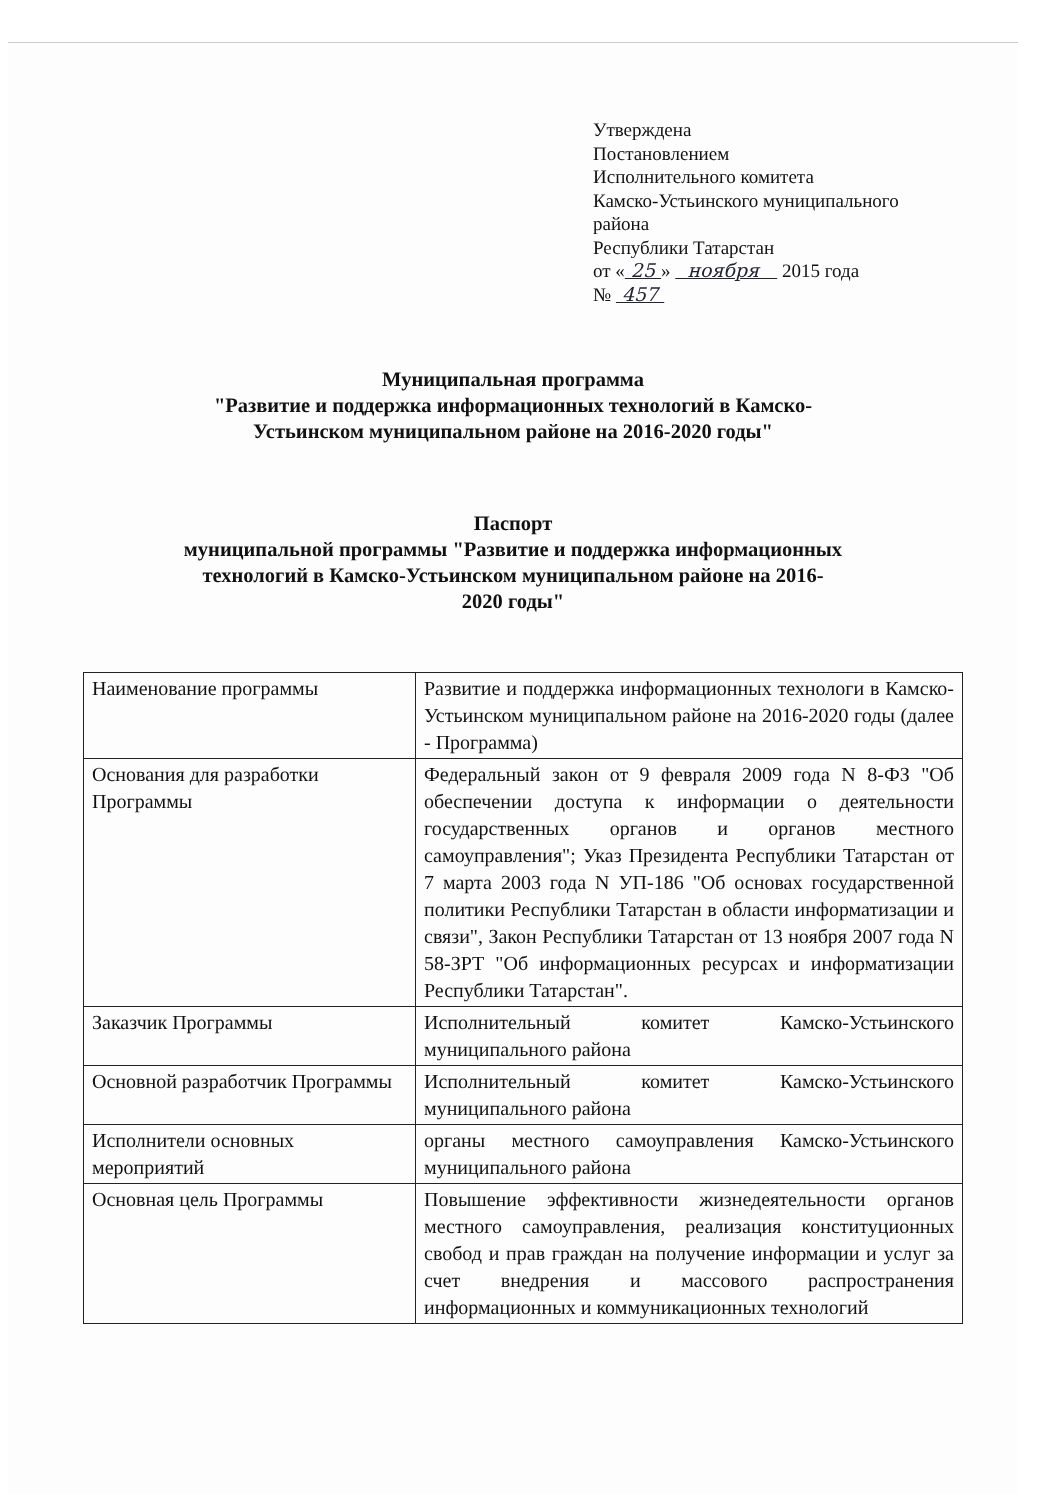Утверждена
Постановлением
Исполнительного комитета
Камско-Устьинского муниципального
района
Республики Татарстан
от « 25 » ноября 2015 года
№ 457
Муниципальная программа
"Развитие и поддержка информационных технологий в Камско-
Устьинском муниципальном районе на 2016-2020 годы"
Паспорт
муниципальной программы "Развитие и поддержка информационных
технологий в Камско-Устьинском муниципальном районе на 2016-
2020 годы"
| Наименование программы | Развитие и поддержка информационных технологи в Камско-Устьинском муниципальном районе на 2016-2020 годы (далее - Программа) |
| Основания для разработки Программы | Федеральный закон от 9 февраля 2009 года N 8-ФЗ "Об обеспечении доступа к информации о деятельности государственных органов и органов местного самоуправления"; Указ Президента Республики Татарстан от 7 марта 2003 года N УП-186 "Об основах государственной политики Республики Татарстан в области информатизации и связи", Закон Республики Татарстан от 13 ноября 2007 года N 58-ЗРТ "Об информационных ресурсах и информатизации Республики Татарстан". |
| Заказчик Программы | Исполнительный комитет Камско-Устьинского муниципального района |
| Основной разработчик Программы | Исполнительный комитет Камско-Устьинского муниципального района |
| Исполнители основных мероприятий | органы местного самоуправления Камско-Устьинского муниципального района |
| Основная цель Программы | Повышение эффективности жизнедеятельности органов местного самоуправления, реализация конституционных свобод и прав граждан на получение информации и услуг за счет внедрения и массового распространения информационных и коммуникационных технологий |